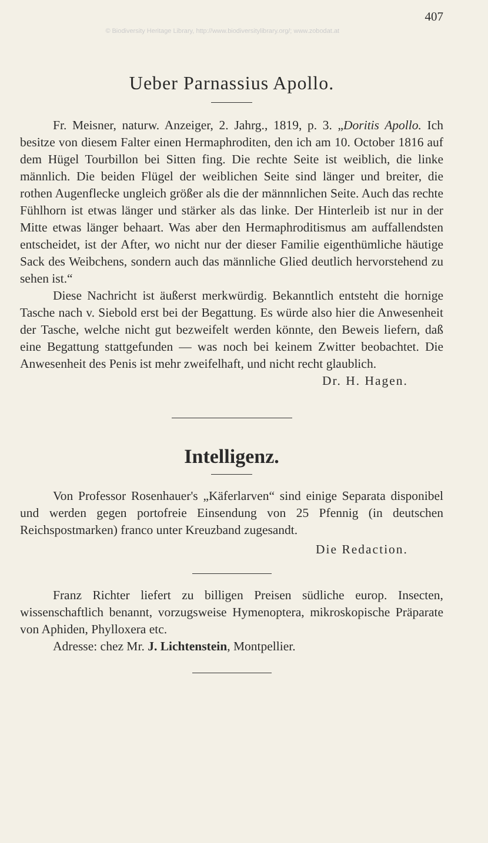© Biodiversity Heritage Library, http://www.biodiversitylibrary.org/; www.zobodat.at
407
Ueber Parnassius Apollo.
Fr. Meisner, naturw. Anzeiger, 2. Jahrg., 1819, p. 3. „Doritis Apollo. Ich besitze von diesem Falter einen Hermaphroditen, den ich am 10. October 1816 auf dem Hügel Tourbillon bei Sitten fing. Die rechte Seite ist weiblich, die linke männlich. Die beiden Flügel der weiblichen Seite sind länger und breiter, die rothen Augenflecke ungleich größer als die der männnlichen Seite. Auch das rechte Fühlhorn ist etwas länger und stärker als das linke. Der Hinterleib ist nur in der Mitte etwas länger behaart. Was aber den Hermaphroditismus am auffallendsten entscheidet, ist der After, wo nicht nur der dieser Familie eigenthümliche häutige Sack des Weibchens, sondern auch das männliche Glied deutlich hervorstehend zu sehen ist.“
Diese Nachricht ist äußerst merkwürdig. Bekanntlich entsteht die hornige Tasche nach v. Siebold erst bei der Begattung. Es würde also hier die Anwesenheit der Tasche, welche nicht gut bezweifelt werden könnte, den Beweis liefern, daß eine Begattung stattgefunden — was noch bei keinem Zwitter beobachtet. Die Anwesenheit des Penis ist mehr zweifelhaft, und nicht recht glaublich.
Dr. H. Hagen.
Intelligenz.
Von Professor Rosenhauer's „Käferlarven“ sind einige Separata disponibel und werden gegen portofreie Einsendung von 25 Pfennig (in deutschen Reichspostmarken) franco unter Kreuzband zugesandt.
Die Redaction.
Franz Richter liefert zu billigen Preisen südliche europ. Insecten, wissenschaftlich benannt, vorzugsweise Hymenoptera, mikroskopische Präparate von Aphiden, Phylloxera etc.
Adresse: chez Mr. J. Lichtenstein, Montpellier.